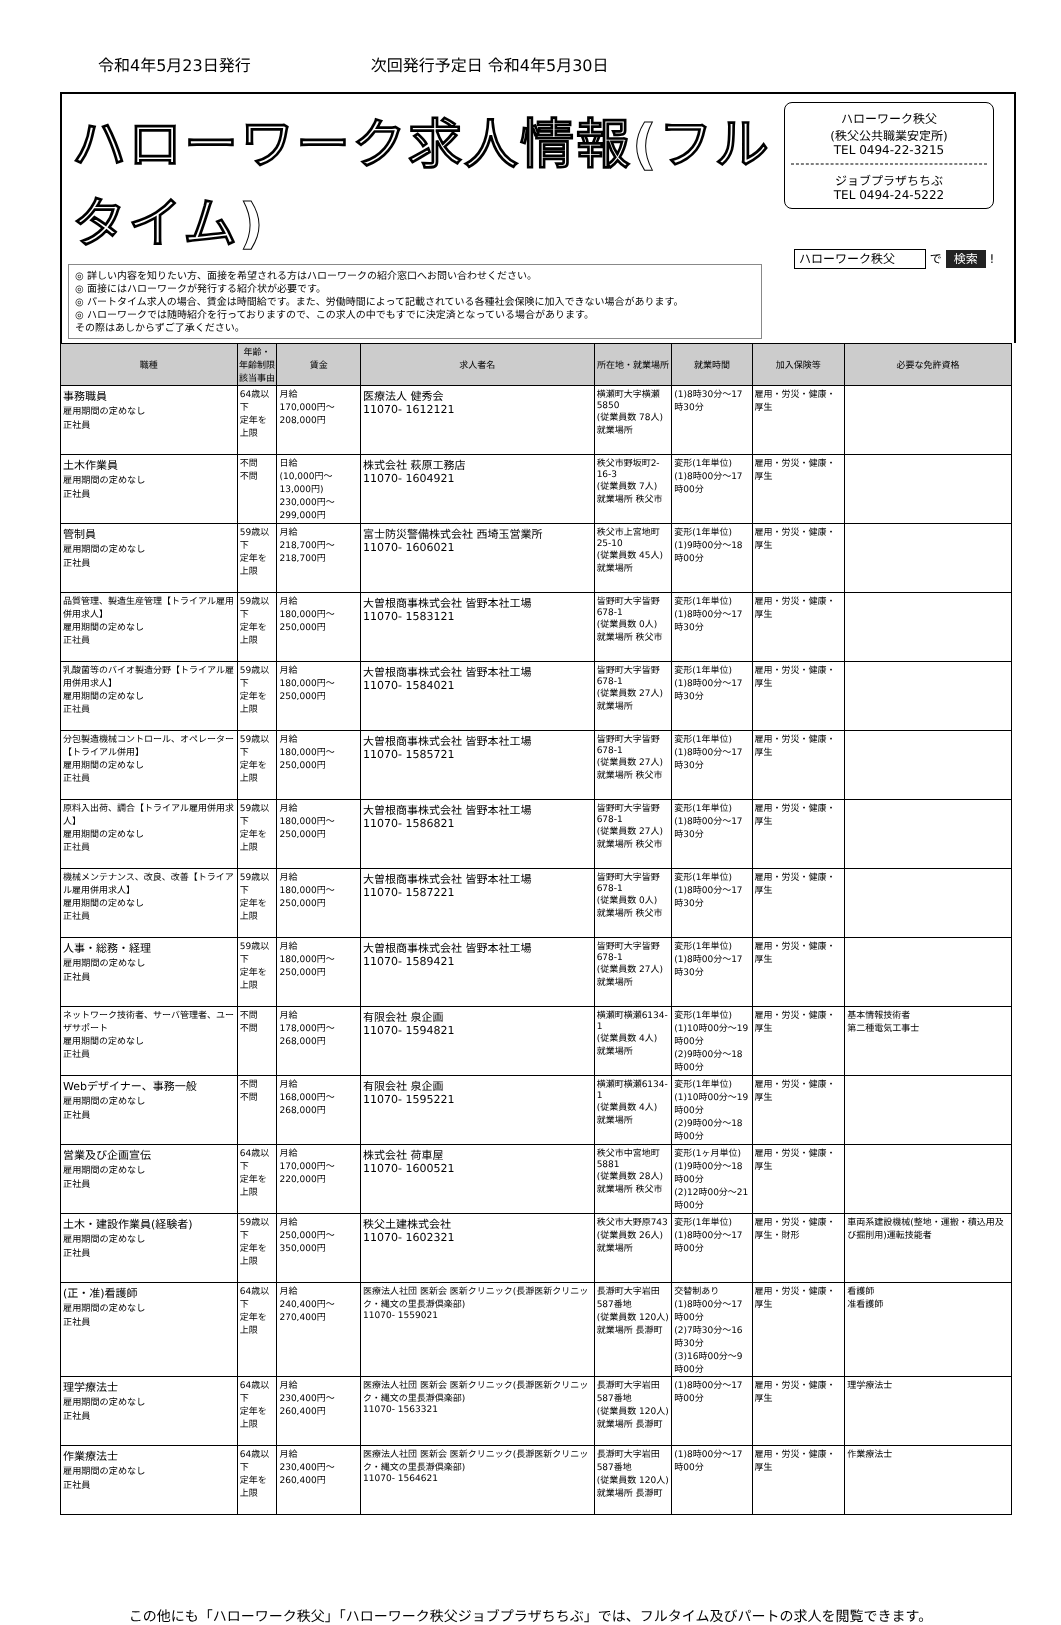令和4年5月23日発行 次回発行予定日 令和4年5月30日
ハローワーク求人情報(フルタイム)
◎ 詳しい内容を知りたい方、面接を希望される方はハローワークの紹介窓口へお問い合わせください。
◎ 面接にはハローワークが発行する紹介状が必要です。
◎ パートタイム求人の場合、賃金は時間給です。また、労働時間によって記載されている各種社会保険に加入できない場合があります。
◎ ハローワークでは随時紹介を行っておりますので、この求人の中でもすでに決定済となっている場合があります。
その際はあしからずご了承ください。
ハローワーク秩父
(秩父公共職業安定所)
TEL 0494-22-3215
ジョブプラザちちぶ
TEL 0494-24-5222
ハローワーク秩父 で 検索 !
| 職種 | 年齢・ 年齢制限 該当事由 | 賃金 | 求人者名 | 所在地・就業場所 | 就業時間 | 加入保険等 | 必要な免許資格 |
| --- | --- | --- | --- | --- | --- | --- | --- |
| 事務職員 雇用期間の定めなし 正社員 | 64歳以下 定年を上限 | 月給 170,000円～208,000円 | 医療法人 健秀会 11070- 1612121 | 横瀬町大字横瀬5850 (従業員数 78人) 就業場所 | (1)8時30分～17時30分 | 雇用・労災・健康・厚生 | |
| 土木作業員 雇用期間の定めなし 正社員 | 不問 不問 | 日給 (10,000円～13,000円) 230,000円～299,000円 | 株式会社 萩原工務店 11070- 1604921 | 秩父市野坂町2-16-3 (従業員数 7人) 就業場所 秩父市 | 変形(1年単位) (1)8時00分～17時00分 | 雇用・労災・健康・厚生 | |
| 管制員 雇用期間の定めなし 正社員 | 59歳以下 定年を上限 | 月給 218,700円～218,700円 | 富士防災警備株式会社 西埼玉営業所 11070- 1606021 | 秩父市上宮地町25-10 (従業員数 45人) 就業場所 | 変形(1年単位) (1)9時00分～18時00分 | 雇用・労災・健康・厚生 | |
| 品質管理、製造生産管理【トライアル雇用併用求人】 雇用期間の定めなし 正社員 | 59歳以下 定年を上限 | 月給 180,000円～250,000円 | 大曽根商事株式会社 皆野本社工場 11070- 1583121 | 皆野町大字皆野678-1 (従業員数 0人) 就業場所 秩父市 | 変形(1年単位) (1)8時00分～17時30分 | 雇用・労災・健康・厚生 | |
| 乳酸菌等のバイオ製造分野【トライアル雇用併用求人】 雇用期間の定めなし 正社員 | 59歳以下 定年を上限 | 月給 180,000円～250,000円 | 大曽根商事株式会社 皆野本社工場 11070- 1584021 | 皆野町大字皆野678-1 (従業員数 27人) 就業場所 | 変形(1年単位) (1)8時00分～17時30分 | 雇用・労災・健康・厚生 | |
| 分包製造機械コントロール、オペレーター【トライアル併用】 雇用期間の定めなし 正社員 | 59歳以下 定年を上限 | 月給 180,000円～250,000円 | 大曽根商事株式会社 皆野本社工場 11070- 1585721 | 皆野町大字皆野678-1 (従業員数 27人) 就業場所 秩父市 | 変形(1年単位) (1)8時00分～17時30分 | 雇用・労災・健康・厚生 | |
| 原料入出荷、調合【トライアル雇用併用求人】 雇用期間の定めなし 正社員 | 59歳以下 定年を上限 | 月給 180,000円～250,000円 | 大曽根商事株式会社 皆野本社工場 11070- 1586821 | 皆野町大字皆野678-1 (従業員数 27人) 就業場所 秩父市 | 変形(1年単位) (1)8時00分～17時30分 | 雇用・労災・健康・厚生 | |
| 機械メンテナンス、改良、改善【トライアル雇用併用求人】 雇用期間の定めなし 正社員 | 59歳以下 定年を上限 | 月給 180,000円～250,000円 | 大曽根商事株式会社 皆野本社工場 11070- 1587221 | 皆野町大字皆野678-1 (従業員数 0人) 就業場所 秩父市 | 変形(1年単位) (1)8時00分～17時30分 | 雇用・労災・健康・厚生 | |
| 人事・総務・経理 雇用期間の定めなし 正社員 | 59歳以下 定年を上限 | 月給 180,000円～250,000円 | 大曽根商事株式会社 皆野本社工場 11070- 1589421 | 皆野町大字皆野678-1 (従業員数 27人) 就業場所 | 変形(1年単位) (1)8時00分～17時30分 | 雇用・労災・健康・厚生 | |
| ネットワーク技術者、サーバ管理者、ユーザサポート 雇用期間の定めなし 正社員 | 不問 不問 | 月給 178,000円～268,000円 | 有限会社 泉企画 11070- 1594821 | 横瀬町横瀬6134-1 (従業員数 4人) 就業場所 | 変形(1年単位) (1)10時00分～19時00分 (2)9時00分～18時00分 | 雇用・労災・健康・厚生 | 基本情報技術者 第二種電気工事士 |
| Webデザイナー、事務一般 雇用期間の定めなし 正社員 | 不問 不問 | 月給 168,000円～268,000円 | 有限会社 泉企画 11070- 1595221 | 横瀬町横瀬6134-1 (従業員数 4人) 就業場所 | 変形(1年単位) (1)10時00分～19時00分 (2)9時00分～18時00分 | 雇用・労災・健康・厚生 | |
| 営業及び企画宣伝 雇用期間の定めなし 正社員 | 64歳以下 定年を上限 | 月給 170,000円～220,000円 | 株式会社 荷車屋 11070- 1600521 | 秩父市中宮地町5881 (従業員数 28人) 就業場所 秩父市 | 変形(1ヶ月単位) (1)9時00分～18時00分 (2)12時00分～21時00分 | 雇用・労災・健康・厚生 | |
| 土木・建設作業員(経験者) 雇用期間の定めなし 正社員 | 59歳以下 定年を上限 | 月給 250,000円～350,000円 | 秩父土建株式会社 11070- 1602321 | 秩父市大野原743 (従業員数 26人) 就業場所 | 変形(1年単位) (1)8時00分～17時00分 | 雇用・労災・健康・厚生・財形 | 車両系建設機械(整地・運搬・積込用及び掘削用)運転技能者 |
| (正・准)看護師 雇用期間の定めなし 正社員 | 64歳以下 定年を上限 | 月給 240,400円～270,400円 | 医療法人社団 医新会 医新クリニック(長瀞医新クリニック・縄文の里長瀞倶楽部) 11070- 1559021 | 長瀞町大字岩田587番地 (従業員数 120人) 就業場所 長瀞町 | 交替制あり (1)8時00分～17時00分 (2)7時30分～16時30分 (3)16時00分～9時00分 | 雇用・労災・健康・厚生 | 看護師 准看護師 |
| 理学療法士 雇用期間の定めなし 正社員 | 64歳以下 定年を上限 | 月給 230,400円～260,400円 | 医療法人社団 医新会 医新クリニック(長瀞医新クリニック・縄文の里長瀞倶楽部) 11070- 1563321 | 長瀞町大字岩田587番地 (従業員数 120人) 就業場所 長瀞町 | (1)8時00分～17時00分 | 雇用・労災・健康・厚生 | 理学療法士 |
| 作業療法士 雇用期間の定めなし 正社員 | 64歳以下 定年を上限 | 月給 230,400円～260,400円 | 医療法人社団 医新会 医新クリニック(長瀞医新クリニック・縄文の里長瀞倶楽部) 11070- 1564621 | 長瀞町大字岩田587番地 (従業員数 120人) 就業場所 長瀞町 | (1)8時00分～17時00分 | 雇用・労災・健康・厚生 | 作業療法士 |
この他にも「ハローワーク秩父」「ハローワーク秩父ジョブプラザちちぶ」では、フルタイム及びパートの求人を閲覧できます。